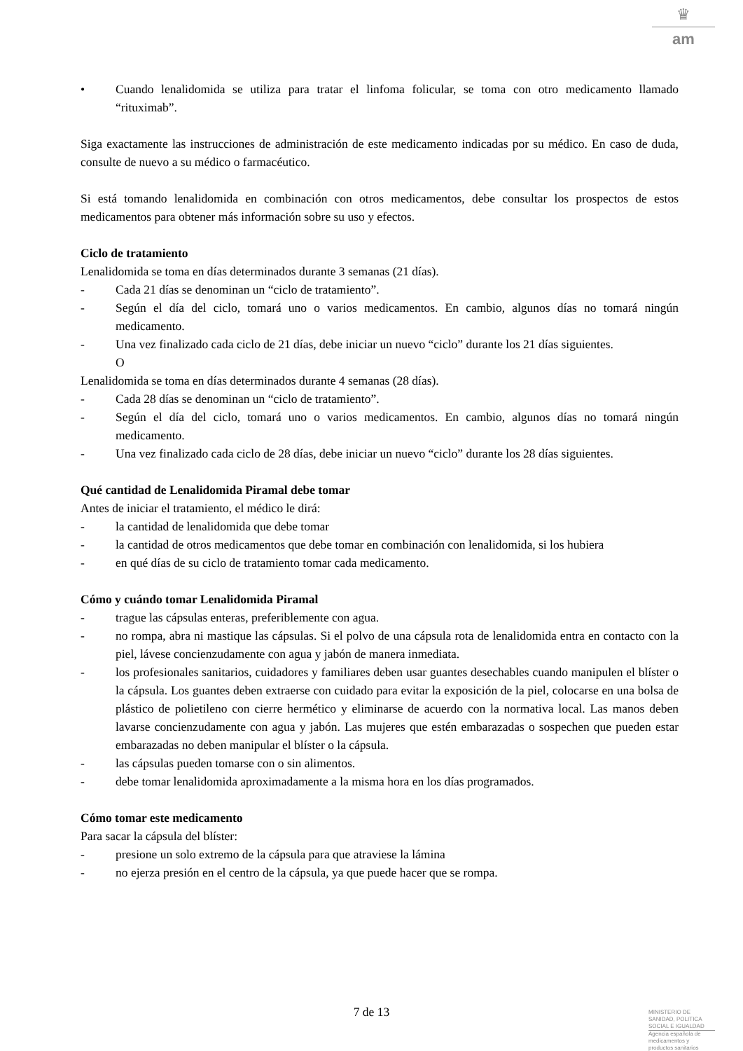♛
am
• Cuando lenalidomida se utiliza para tratar el linfoma folicular, se toma con otro medicamento llamado “rituximab”.
Siga exactamente las instrucciones de administración de este medicamento indicadas por su médico. En caso de duda, consulte de nuevo a su médico o farmacéutico.
Si está tomando lenalidomida en combinación con otros medicamentos, debe consultar los prospectos de estos medicamentos para obtener más información sobre su uso y efectos.
Ciclo de tratamiento
Lenalidomida se toma en días determinados durante 3 semanas (21 días).
- Cada 21 días se denominan un “ciclo de tratamiento”.
- Según el día del ciclo, tomará uno o varios medicamentos. En cambio, algunos días no tomará ningún medicamento.
- Una vez finalizado cada ciclo de 21 días, debe iniciar un nuevo “ciclo” durante los 21 días siguientes.
O
Lenalidomida se toma en días determinados durante 4 semanas (28 días).
- Cada 28 días se denominan un “ciclo de tratamiento”.
- Según el día del ciclo, tomará uno o varios medicamentos. En cambio, algunos días no tomará ningún medicamento.
- Una vez finalizado cada ciclo de 28 días, debe iniciar un nuevo “ciclo” durante los 28 días siguientes.
Qué cantidad de Lenalidomida Piramal debe tomar
Antes de iniciar el tratamiento, el médico le dirá:
- la cantidad de lenalidomida que debe tomar
- la cantidad de otros medicamentos que debe tomar en combinación con lenalidomida, si los hubiera
- en qué días de su ciclo de tratamiento tomar cada medicamento.
Cómo y cuándo tomar Lenalidomida Piramal
- trague las cápsulas enteras, preferiblemente con agua.
- no rompa, abra ni mastique las cápsulas. Si el polvo de una cápsula rota de lenalidomida entra en contacto con la piel, lávese concienzudamente con agua y jabón de manera inmediata.
- los profesionales sanitarios, cuidadores y familiares deben usar guantes desechables cuando manipulen el blíster o la cápsula. Los guantes deben extraerse con cuidado para evitar la exposición de la piel, colocarse en una bolsa de plástico de polietileno con cierre hermético y eliminarse de acuerdo con la normativa local. Las manos deben lavarse concienzudamente con agua y jabón. Las mujeres que estén embarazadas o sospechen que pueden estar embarazadas no deben manipular el blíster o la cápsula.
- las cápsulas pueden tomarse con o sin alimentos.
- debe tomar lenalidomida aproximadamente a la misma hora en los días programados.
Cómo tomar este medicamento
Para sacar la cápsula del blíster:
- presione un solo extremo de la cápsula para que atraviese la lámina
- no ejerza presión en el centro de la cápsula, ya que puede hacer que se rompa.
7 de 13
MINISTERIO DE
SANIDAD, POLITICA
SOCIAL E IGUALDAD
Agencia española de
medicamentos y
productos sanitarios